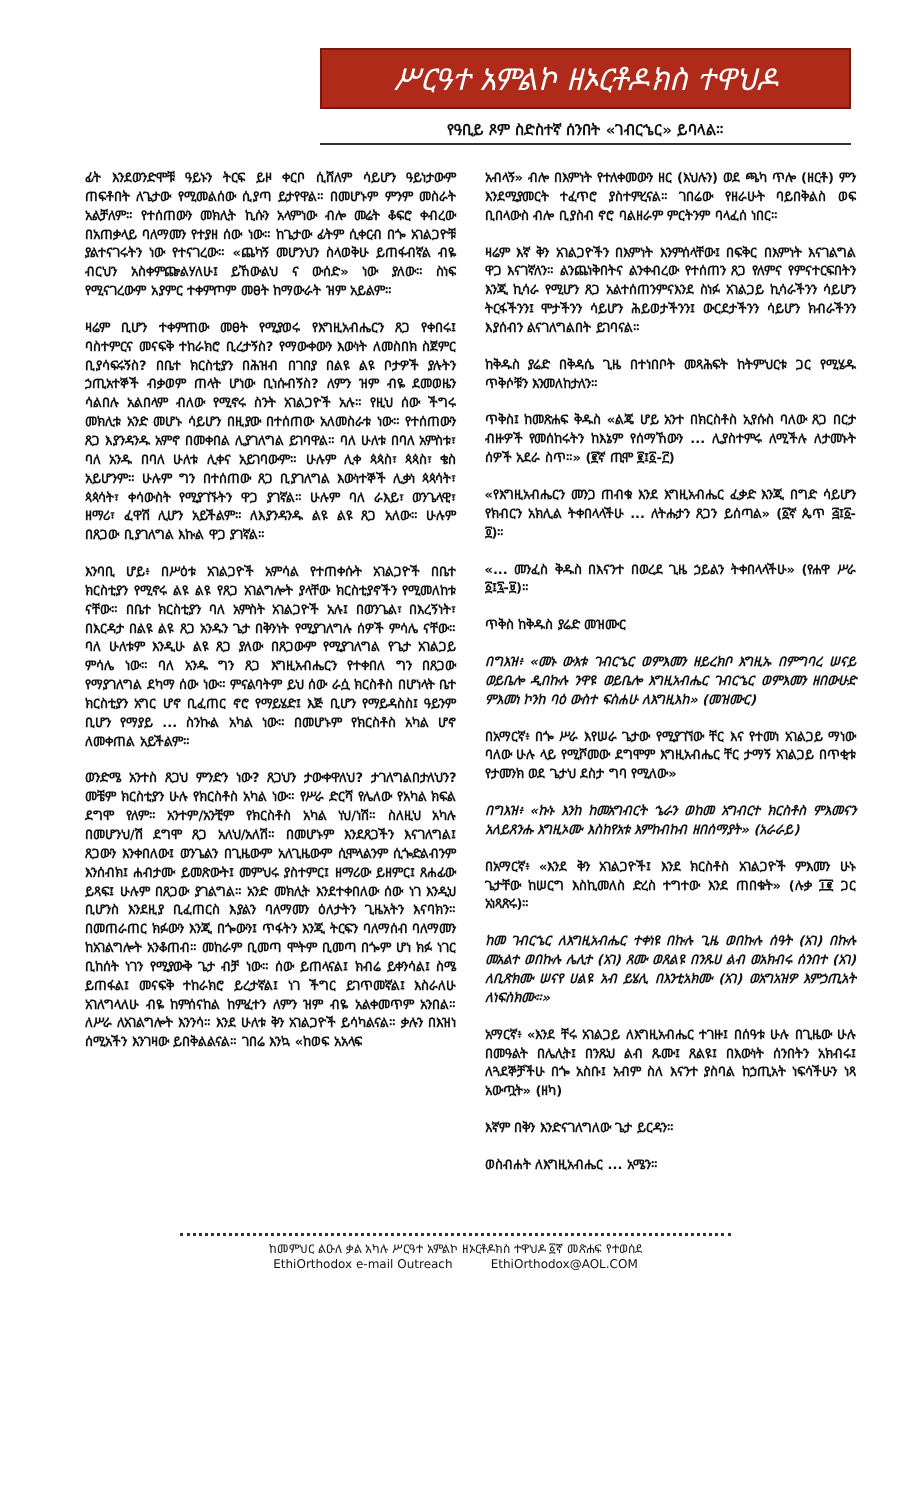ሥርዓተ አምልኮ ዘኦርቶዶክስ ተዋህዶ
የዓቢይ ጾም ስድስተኛ ሰንበት «ገብርኄር» ይባላል።
ፊት እንደወንድሞቹ ዓይኑን ትርፍ ይዞ ቀርቦ ሲሸለም ሳይሆን ዓይነታውም ጠፍቶበት ለጌታው የሚመልሰው ሲያጣ ይታየዋል። በመሆኑም ምንም መስራት አልቻለም። የተሰጠውን መክሊት ኪሱን አላምነው ብሎ መሬት ቆፍሮ ቀብረው በአጠቃላይ ባለማመን የተያዘ ሰው ነው። ከጌታው ፊትም ሲቀርብ በጐ አገልጋዮቹ ያልተናገሩትን ነው የተናገረው። «ጨካኝ መሆንህን ስላወቅሁ ይጠፋብኛል ብዬ ብርህን አስቀምጬልሃለሁ፤ ይኸውልህ ና ውሰድ» ነው ያለው። ስነፍ የሚናገረውም አያምር ተቀምጦም መፀት ከማውራት ዝም አይልም።
ዛሬም ቢሆን ተቀምጠው መፀት የሚያወሩ የእግዚአብሔርን ጸጋ የቀበሩ፤ ባስተምርና መናፍቅ ተከራክሮ ቢረታኝስ? የማውቀውን እውነት ለመስበክ ስጀምር ቢያሳፍሩኝስ? በቤተ ክርስቲያን በሕዝብ በገበያ በልዩ ልዩ ቦታዎች ያሉትን ኃጢአተኞች ብቃወም ጠላት ሆነው ቢነሱብኝስ? ለምን ዝም ብዬ ደመወዜን ሳልበሉ አልበላም ብለው የሚኖሩ ስንት አገልጋዮች አሉ። የዚህ ሰው ችግሩ መክሊቱ አንድ መሆኑ ሳይሆን በዚያው በተሰጠው አለመስራቱ ነው። የተሰጠውን ጸጋ እያንዳንዱ አምኖ በመቀበል ሊያገለግል ይገባዋል። ባለ ሁለቱ በባለ አምስቱ፣ ባለ አንዱ በባለ ሁለቱ ሊቀና አይገባውም። ሁሉም ሊቀ ጳጳስ፣ ጳጳስ፣ ቄስ አይሆንም። ሁሉም ግን በተሰጠው ጸጋ ቢያገለግል እውነተኞች ሊቃነ ጳጳሳት፣ ጳጳሳት፣ ቀሳውስት የሚያገኙትን ዋጋ ያገኛል። ሁሉም ባለ ራእይ፣ ወንጌላዊ፣ ዘማሪ፣ ፈዋሽ ሊሆን አይችልም። ለእያንዳንዱ ልዩ ልዩ ጸጋ አለው። ሁሉም በጸጋው ቢያገለግል እኩል ዋጋ ያገኛል።
እንባቢ ሆይ፥ በሥዕቱ አገልጋዮች አምሳል የተጠቀሱት አገልጋዮች በቤተ ክርስቲያን የሚኖሩ ልዩ ልዩ የጸጋ አገልግሎት ያላቸው ክርስቲያኖችን የሚመለከቱ ናቸው። በቤተ ክርስቲያን ባለ አምስት አገልጋዮች አሉ፤ በወንጌል፣ በእረኝነት፣ በእርዳታ በልዩ ልዩ ጸጋ አንዱን ጌታ በቅንነት የሚያገለግሉ ሰዎች ምሳሌ ናቸው። ባለ ሁለቱም እንዲሁ ልዩ ጸጋ ያለው በጸጋውም የሚያገለግል የጌታ አገልጋይ ምሳሌ ነው። ባለ አንዱ ግን ጸጋ እግዚአብሔርን የተቀበለ ግን በጸጋው የማያገለግል ደካማ ሰው ነው። ምናልባትም ይህ ሰው ራሷ ክርስቶስ በሆነላት ቤተ ክርስቲያን አግር ሆኖ ቢፈጠር ኖሮ የማይሄድ፤ እጅ ቢሆን የማይዳስስ፤ ዓይንም ቢሆን የማያይ ... ስንኩል አካል ነው። በመሆኑም የክርስቶስ አካል ሆኖ ለመቀጠል አይችልም።
ወንድሜ አንተስ ጸጋህ ምንድን ነው? ጸጋህን ታውቀዋለህ? ታገለግልበታለህን? መቼም ክርስቲያን ሁሉ የክርስቶስ አካል ነው። የሥራ ድርሻ የሌለው የአካል ክፍል ደግሞ የለም። አንተም/አንቺም የክርስቶስ አካል ነህ/ነሽ። ስለዚህ አካሉ በመሆንህ/ሽ ደግሞ ጸጋ አለህ/አለሽ። በመሆኑም እንደጸጋችን እናገለግል፤ ጸጋውን እንቀበለው፤ ወንጌልን በጊዜውም አለጊዜውም ሲሞላልንም ሲጐድልብንም እንሰብክ፤ ሐብታሙ ይመጽውት፤ መምህሩ ያስተምር፤ ዘማሪው ይዘምር፤ ጸሐፊው ይጻፍ፤ ሁሉም በጸጋው ያገልግል። አንድ መክሊት እንደተቀበለው ሰው ነገ እንዲህ ቢሆንስ እንደዚያ ቢፈጠርስ እያልን ባለማመን ዕለታትን ጊዜአትን እናባክን። በመጠራጠር ክፉውን እንጂ በጐውን፤ ጥፋትን እንጂ ትርፍን ባለማሰብ ባለማመን ከአገልግሎት አንቆጠብ። መከራም ቢመጣ ሞትም ቢመጣ በጐም ሆነ ክፉ ነገር ቢከሰት ነገን የሚያውቅ ጌታ ብቻ ነው። ሰው ይጠላናል፤ ክብሬ ይቀንሳል፤ ስሜ ይጠፋል፤ መናፍቅ ተከራክሮ ይረታኛል፤ ነገ ችግር ይገጥመኛል፤ እስራለሁ አገለግላለሁ ብዬ ከምሰናከል ከምፈተን ለምን ዝም ብዬ አልቀመጥም አንበል። ለሥራ ለአገልግሎት እንንሳ። እንደ ሁለቱ ቅን አገልጋዮች ይሳካልናል። ቃሉን በእዝነ ሰሚአችን እንገዛው ይበቅልልናል። ገበሬ እንኳ «ከወፍ አአላፍ
አብላኝ» ብሎ በእምነት የተለቀመውን ዘር (እህሉን) ወደ ጫካ ጥሎ (ዘርቶ) ምን እንደሚያመርት ተፈጥሮ ያስተምረናል። ገበሬው የዘራሁት ባይበቅልስ ወፍ ቢበላውስ ብሎ ቢያስብ ኖሮ ባልዘራም ምርትንም ባላፈሰ ነበር።
ዛሬም እኛ ቅን አገልጋዮችን በእምነት እንምሰላቸው፤ በፍቅር በእምነት እናገልግል ዋጋ እናገኛለን። ልንጨነቅበትና ልንቀብረው የተሰጠን ጸጋ የለምና የምናተርፍበትን እንጂ ኪሳራ የሚሆን ጸጋ አልተሰጠንምናእንደ ስነፉ አገልጋይ ኪሳራችንን ሳይሆን ትርፋችንን፤ ሞታችንን ሳይሆን ሕይወታችንን፤ ውርደታችንን ሳይሆን ክብራችንን እያሰብን ልናገለግልበት ይገባናል።
ከቅዱስ ያሬድ በቅዳሴ ጊዜ በተነበቦት መጻሕፍት ከትምህርቱ ጋር የሚሄዱ ጥቅሶቹን እንመለከታለን።
ጥቅስ፤ ከመጽሐፍ ቅዱስ «ልጄ ሆይ አንተ በክርስቶስ ኢየሱስ ባለው ጸጋ በርታ ብዙዎች የመሰከሩትን ከእኔም የሰማኸውን ... ሊያስተምሩ ለሚችሉ ለታመኑት ሰዎች አደራ ስጥ።» (፪ኛ ጢሞ ፪፤፩-፫)
«የእግዚአብሔርን መንጋ ጠብቁ እንደ እግዚአብሔር ፈቃድ እንጂ በግድ ሳይሆን የክብርን አክሊል ትቀበላላችሁ ... ለትሑታን ጸጋን ይሰጣል» (፩ኛ ጴጥ ፭፤፩-፬)።
«... መንፈስ ቅዱስ በእናንተ በወረደ ጊዜ ኃይልን ትቀበላላችሁ» (የሐዋ ሥራ ፩፤፯-፱)።
ጥቅስ ከቅዱስ ያሬድ መዝሙር
በግእዝ፥ «መኑ ውእቱ ገብርኄር ወምእመን ዘይረክቦ እግዚኡ በምግባረ ሠናይ ወይቤሎ ዲበኩሉ ንዋዩ ወይቤሎ እግዚአብሔር ገብርኄር ወምእመን ዘበውሁድ ምእመነ ኮንከ ባዕ ውስተ ፍስሐሁ ለእግዚእከ» (መዝሙር)
በአማርኛ፥ በጐ ሥራ እየሠራ ጌታው የሚያገኘው ቸር እና የተመነ አገልጋይ ማነው ባለው ሁሉ ላይ የሚሾመው ደግሞም እግዚአብሔር ቸር ታማኝ አገልጋይ በጥቂቱ የታመንክ ወደ ጌታህ ደስታ ግባ የሚለው»
በግእዝ፥ «ኩኑ እንከ ከመአግብርት ኄራን ወከመ አግብርተ ክርስቶስ ምእመናን አለይጸንሑ እግዚኦሙ እስከየአቱ እምከብከብ ዘበሰማያት» (አራራይ)
በአማርኛ፥ «እንደ ቅን አገልጋዮች፤ እንደ ክርስቶስ አገልጋዮች ምእመን ሁኑ ጌታቸው ከሠርግ እስኪመለስ ድረስ ተግተው እንደ ጠበቁት» (ሉቃ ፲፪ ጋር አነጻጽሩ)።
ከመ ገብርኄር ለእግዚአብሔር ተቀነዩ በኩሉ ጊዜ ወበኩሉ ሰዓት (አገ) በኩሉ መአልተ ወበኩሉ ሌሊተ (አገ) ጸሙ ወጸልዩ በንጹሀ ልብ ወአክብሩ ሰንበተ (አገ) ለቢጽክሙ ሠናየ ሀልዩ አብ ይሄሊ በእንቲአክሙ (አገ) ወአግአዝዎ እምኃጢአት ለነፍስክሙ።»
አማርኛ፥ «እንደ ቸሩ አገልጋይ ለእግዚአብሔር ተገዙ፤ በሰዓቱ ሁሉ በጊዜው ሁሉ በመዓልት በሌሊት፤ በንጹህ ልብ ጹሙ፤ ጸልዩ፤ በእውነት ሰንበትን አክብሩ፤ ለጓደኞቻችሁ በጐ አስቡ፤ አብም ስለ እናንተ ያስባል ከኃጢአት ነፍሳችሁን ነጻ አውጧት» (ዘካ)
እኛም በቅን እንድናገለግለው ጌታ ይርዳን።
ወስብሐት ለእግዚአብሔር ... አሜን።
ከመምህር ልዑለ ቃል አካሉ ሥርዓተ አምልኮ ዘኦርቶዶክስ ተዋህዶ ፩ኛ መጽሐፍ የተወሰደ
EthiOrthodox e-mail Outreach EthiOrthodox@AOL.COM